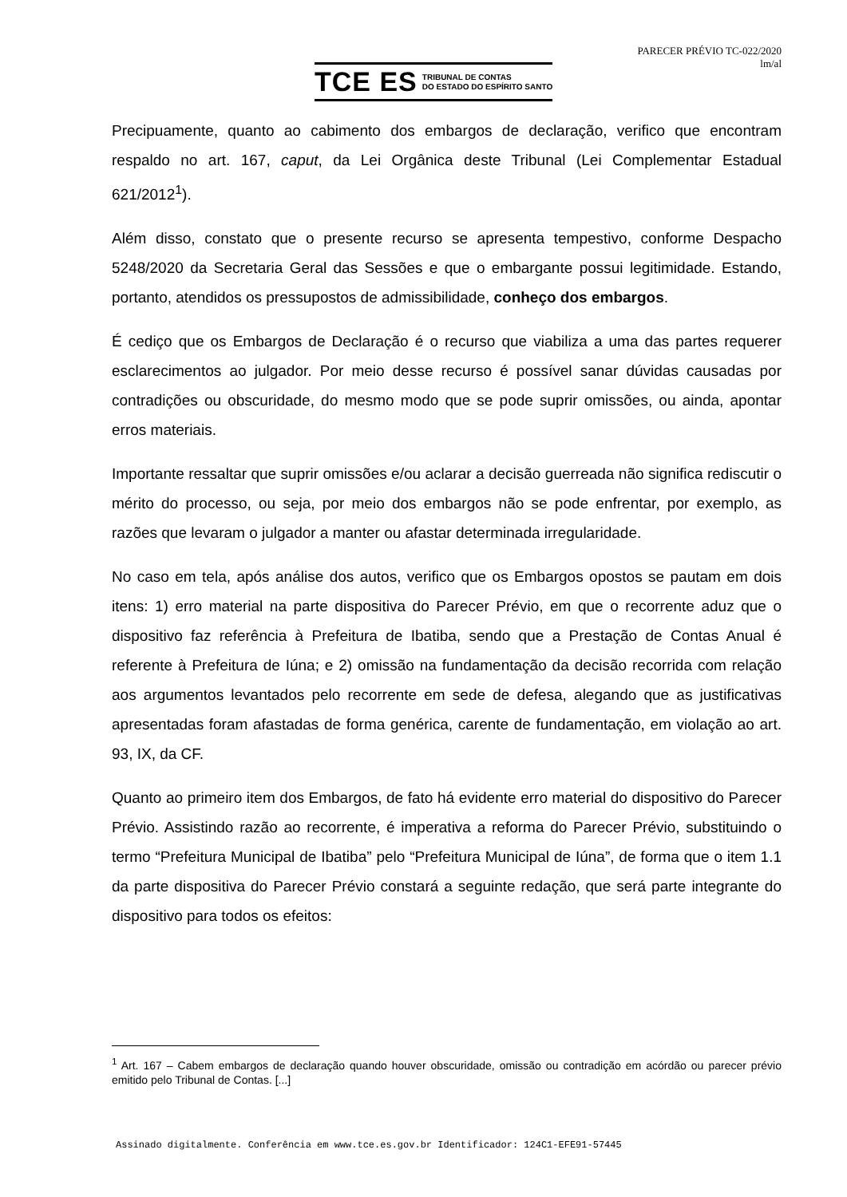PARECER PRÉVIO TC-022/2020
lm/al
TCE ES TRIBUNAL DE CONTAS
DO ESTADO DO ESPÍRITO SANTO
Precipuamente, quanto ao cabimento dos embargos de declaração, verifico que encontram respaldo no art. 167, caput, da Lei Orgânica deste Tribunal (Lei Complementar Estadual 621/2012<sup>1</sup>).
Além disso, constato que o presente recurso se apresenta tempestivo, conforme Despacho 5248/2020 da Secretaria Geral das Sessões e que o embargante possui legitimidade. Estando, portanto, atendidos os pressupostos de admissibilidade, conheço dos embargos.
É cediço que os Embargos de Declaração é o recurso que viabiliza a uma das partes requerer esclarecimentos ao julgador. Por meio desse recurso é possível sanar dúvidas causadas por contradições ou obscuridade, do mesmo modo que se pode suprir omissões, ou ainda, apontar erros materiais.
Importante ressaltar que suprir omissões e/ou aclarar a decisão guerreada não significa rediscutir o mérito do processo, ou seja, por meio dos embargos não se pode enfrentar, por exemplo, as razões que levaram o julgador a manter ou afastar determinada irregularidade.
No caso em tela, após análise dos autos, verifico que os Embargos opostos se pautam em dois itens: 1) erro material na parte dispositiva do Parecer Prévio, em que o recorrente aduz que o dispositivo faz referência à Prefeitura de Ibatiba, sendo que a Prestação de Contas Anual é referente à Prefeitura de Iúna; e 2) omissão na fundamentação da decisão recorrida com relação aos argumentos levantados pelo recorrente em sede de defesa, alegando que as justificativas apresentadas foram afastadas de forma genérica, carente de fundamentação, em violação ao art. 93, IX, da CF.
Quanto ao primeiro item dos Embargos, de fato há evidente erro material do dispositivo do Parecer Prévio. Assistindo razão ao recorrente, é imperativa a reforma do Parecer Prévio, substituindo o termo “Prefeitura Municipal de Ibatiba” pelo “Prefeitura Municipal de Iúna”, de forma que o item 1.1 da parte dispositiva do Parecer Prévio constará a seguinte redação, que será parte integrante do dispositivo para todos os efeitos:
<sup>1</sup> Art. 167 – Cabem embargos de declaração quando houver obscuridade, omissão ou contradição em acórdão ou parecer prévio emitido pelo Tribunal de Contas. [...]
Assinado digitalmente. Conferência em www.tce.es.gov.br Identificador: 124C1-EFE91-57445